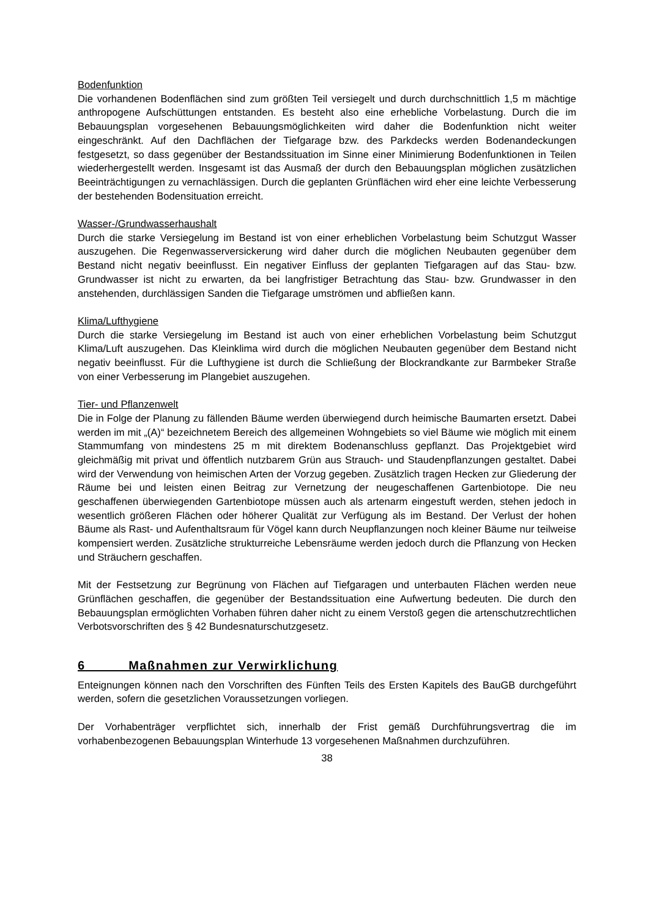Bodenfunktion
Die vorhandenen Bodenflächen sind zum größten Teil versiegelt und durch durchschnittlich 1,5 m mächtige anthropogene Aufschüttungen entstanden. Es besteht also eine erhebliche Vorbelastung. Durch die im Bebauungsplan vorgesehenen Bebauungsmöglichkeiten wird daher die Bodenfunktion nicht weiter eingeschränkt. Auf den Dachflächen der Tiefgarage bzw. des Parkdecks werden Bodenandeckungen festgesetzt, so dass gegenüber der Bestandssituation im Sinne einer Minimierung Bodenfunktionen in Teilen wiederhergestellt werden. Insgesamt ist das Ausmaß der durch den Bebauungsplan möglichen zusätzlichen Beeinträchtigungen zu vernachlässigen. Durch die geplanten Grünflächen wird eher eine leichte Verbesserung der bestehenden Bodensituation erreicht.
Wasser-/Grundwasserhaushalt
Durch die starke Versiegelung im Bestand ist von einer erheblichen Vorbelastung beim Schutzgut Wasser auszugehen. Die Regenwasserversickerung wird daher durch die möglichen Neubauten gegenüber dem Bestand nicht negativ beeinflusst. Ein negativer Einfluss der geplanten Tiefgaragen auf das Stau- bzw. Grundwasser ist nicht zu erwarten, da bei langfristiger Betrachtung das Stau- bzw. Grundwasser in den anstehenden, durchlässigen Sanden die Tiefgarage umströmen und abfließen kann.
Klima/Lufthygiene
Durch die starke Versiegelung im Bestand ist auch von einer erheblichen Vorbelastung beim Schutzgut Klima/Luft auszugehen. Das Kleinklima wird durch die möglichen Neubauten gegenüber dem Bestand nicht negativ beeinflusst. Für die Lufthygiene ist durch die Schließung der Blockrandkante zur Barmbeker Straße von einer Verbesserung im Plangebiet auszugehen.
Tier- und Pflanzenwelt
Die in Folge der Planung zu fällenden Bäume werden überwiegend durch heimische Baumarten ersetzt. Dabei werden im mit „(A)“ bezeichnetem Bereich des allgemeinen Wohngebiets so viel Bäume wie möglich mit einem Stammumfang von mindestens 25 m mit direktem Bodenanschluss gepflanzt. Das Projektgebiet wird gleichmäßig mit privat und öffentlich nutzbarem Grün aus Strauch- und Staudenpflanzungen gestaltet. Dabei wird der Verwendung von heimischen Arten der Vorzug gegeben. Zusätzlich tragen Hecken zur Gliederung der Räume bei und leisten einen Beitrag zur Vernetzung der neugeschaffenen Gartenbiotope. Die neu geschaffenen überwiegenden Gartenbiotope müssen auch als artenarm eingestuft werden, stehen jedoch in wesentlich größeren Flächen oder höherer Qualität zur Verfügung als im Bestand. Der Verlust der hohen Bäume als Rast- und Aufenthaltsraum für Vögel kann durch Neupflanzungen noch kleiner Bäume nur teilweise kompensiert werden. Zusätzliche strukturreiche Lebensräume werden jedoch durch die Pflanzung von Hecken und Sträuchern geschaffen.
Mit der Festsetzung zur Begrünung von Flächen auf Tiefgaragen und unterbauten Flächen werden neue Grünflächen geschaffen, die gegenüber der Bestandssituation eine Aufwertung bedeuten. Die durch den Bebauungsplan ermöglichten Vorhaben führen daher nicht zu einem Verstoß gegen die artenschutzrechtlichen Verbotsvorschriften des § 42 Bundesnaturschutzgesetz.
6 Maßnahmen zur Verwirklichung
Enteignungen können nach den Vorschriften des Fünften Teils des Ersten Kapitels des BauGB durchgeführt werden, sofern die gesetzlichen Voraussetzungen vorliegen.
Der Vorhabenträger verpflichtet sich, innerhalb der Frist gemäß Durchführungsvertrag die im vorhabenbezogenen Bebauungsplan Winterhude 13 vorgesehenen Maßnahmen durchzuführen.
38